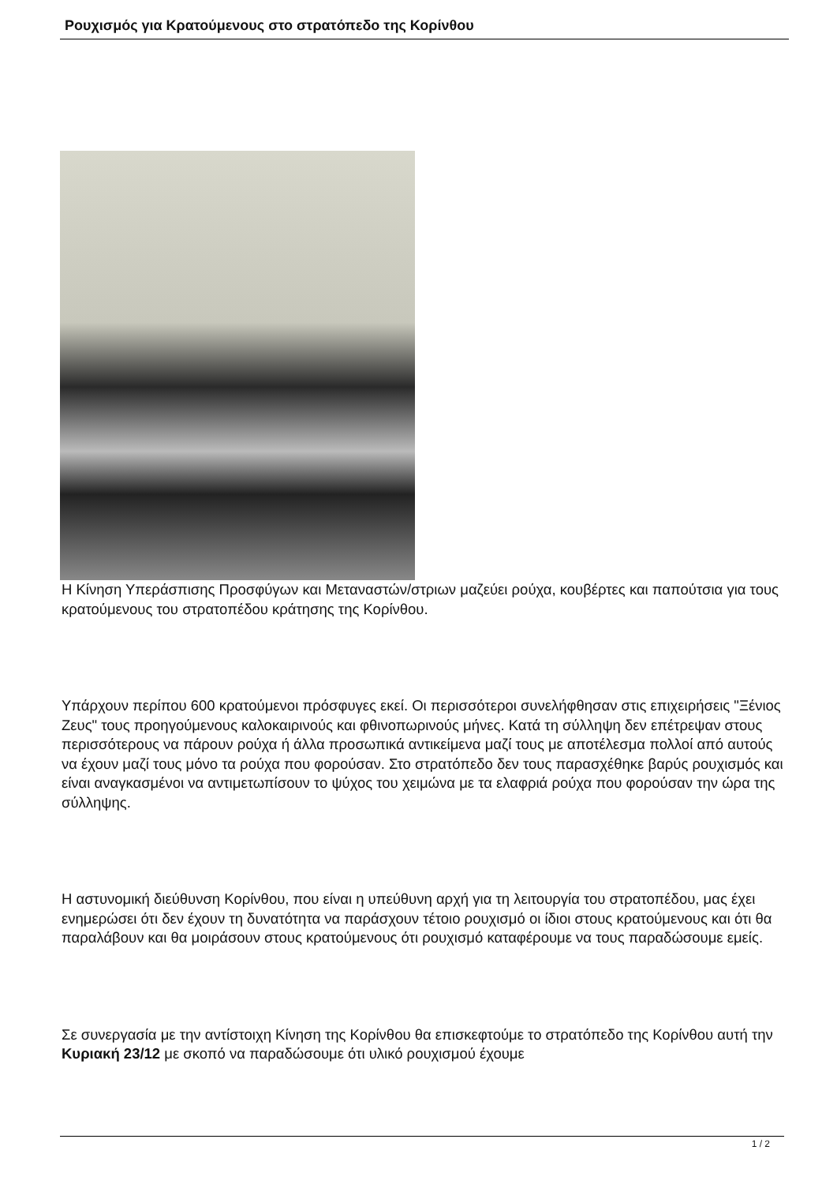Ρουχισμός για Κρατούμενους στο στρατόπεδο της Κορίνθου
Η Κίνηση Υπεράσπισης Προσφύγων και Μεταναστών/στριων μαζεύει ρούχα, κουβέρτες και παπούτσια για τους κρατούμενους του στρατοπέδου κράτησης της Κορίνθου.
Υπάρχουν περίπου 600 κρατούμενοι πρόσφυγες εκεί. Οι περισσότεροι συνελήφθησαν στις επιχειρήσεις "Ξένιος Ζευς" τους προηγούμενους καλοκαιρινούς και φθινοπωρινούς μήνες. Κατά τη σύλληψη δεν επέτρεψαν στους περισσότερους να πάρουν ρούχα ή άλλα προσωπικά αντικείμενα μαζί τους με αποτέλεσμα πολλοί από αυτούς να έχουν μαζί τους μόνο τα ρούχα που φορούσαν. Στο στρατόπεδο δεν τους παρασχέθηκε βαρύς ρουχισμός και είναι αναγκασμένοι να αντιμετωπίσουν το ψύχος του χειμώνα με τα ελαφριά ρούχα που φορούσαν την ώρα της σύλληψης.
Η αστυνομική διεύθυνση Κορίνθου, που είναι η υπεύθυνη αρχή για τη λειτουργία του στρατοπέδου, μας έχει ενημερώσει ότι δεν έχουν τη δυνατότητα να παράσχουν τέτοιο ρουχισμό οι ίδιοι στους κρατούμενους και ότι θα παραλάβουν και θα μοιράσουν στους κρατούμενους ότι ρουχισμό καταφέρουμε να τους παραδώσουμε εμείς.
Σε συνεργασία με την αντίστοιχη Κίνηση της Κορίνθου θα επισκεφτούμε το στρατόπεδο της Κορίνθου αυτή την Κυριακή 23/12 με σκοπό να παραδώσουμε ότι υλικό ρουχισμού έχουμε
1 / 2